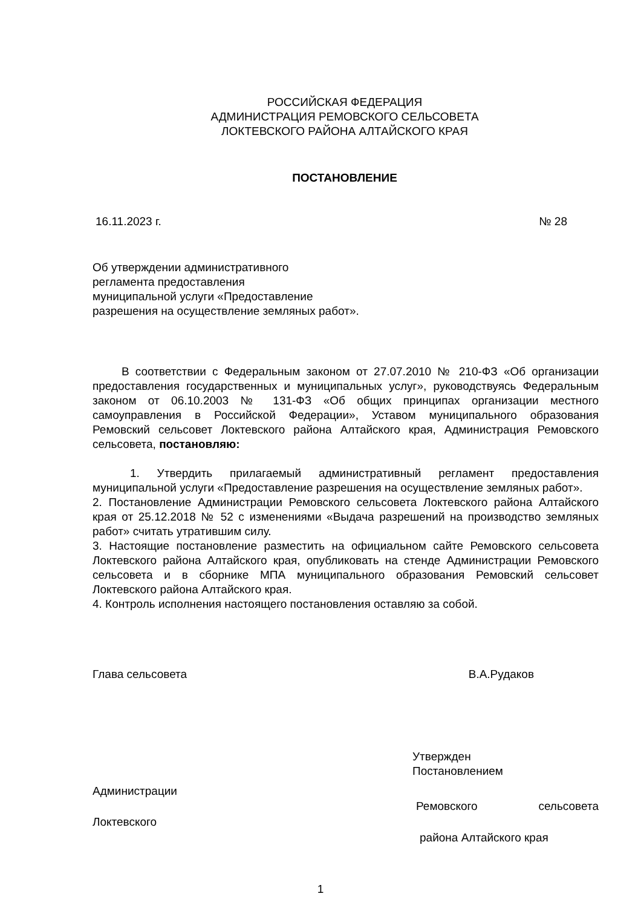РОССИЙСКАЯ ФЕДЕРАЦИЯ
АДМИНИСТРАЦИЯ РЕМОВСКОГО СЕЛЬСОВЕТА
ЛОКТЕВСКОГО РАЙОНА АЛТАЙСКОГО КРАЯ
ПОСТАНОВЛЕНИЕ
16.11.2023 г. № 28
Об утверждении административного
регламента предоставления
муниципальной услуги «Предоставление
разрешения на осуществление земляных работ».
В соответствии с Федеральным законом от 27.07.2010 № 210-ФЗ «Об организации предоставления государственных и муниципальных услуг», руководствуясь Федеральным законом от 06.10.2003 № 131-ФЗ «Об общих принципах организации местного самоуправления в Российской Федерации», Уставом муниципального образования Ремовский сельсовет Локтевского района Алтайского края, Администрация Ремовского сельсовета, постановляю:
1. Утвердить прилагаемый административный регламент предоставления муниципальной услуги «Предоставление разрешения на осуществление земляных работ».
2. Постановление Администрации Ремовского сельсовета Локтевского района Алтайского края от 25.12.2018 № 52 с изменениями «Выдача разрешений на производство земляных работ» считать утратившим силу.
3. Настоящие постановление разместить на официальном сайте Ремовского сельсовета Локтевского района Алтайского края, опубликовать на стенде Администрации Ремовского сельсовета и в сборнике МПА муниципального образования Ремовский сельсовет Локтевского района Алтайского края.
4. Контроль исполнения настоящего постановления оставляю за собой.
Глава сельсовета В.А.Рудаков
Утвержден
Постановлением
Администрации
Ремовского сельсовета
Локтевского
района Алтайского края
1